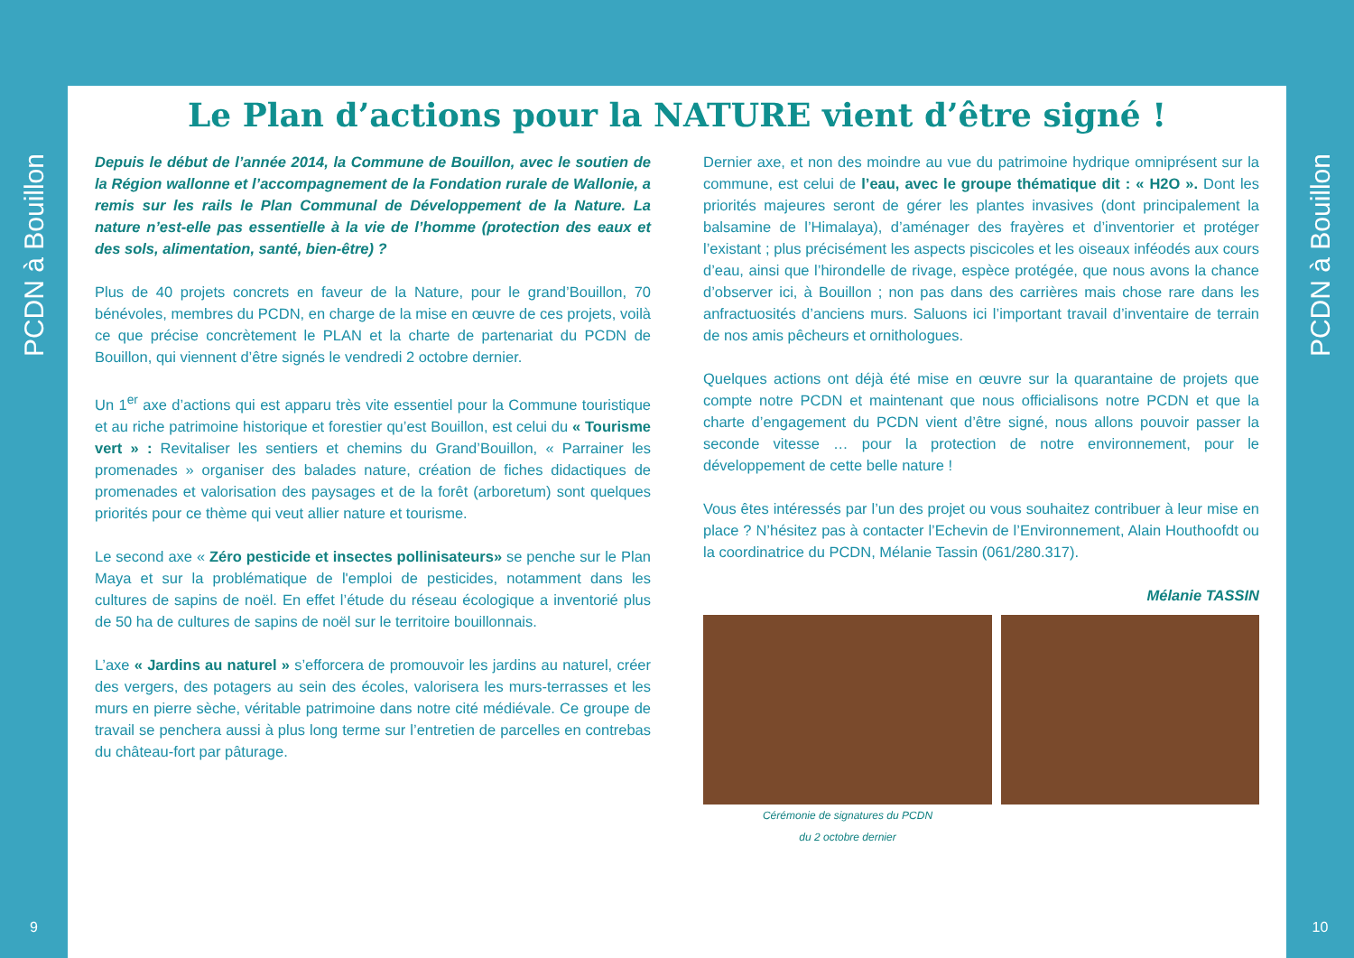PCDN à Bouillon
9
Le Plan d’actions pour la NATURE vient d’être signé !
Depuis le début de l’année 2014, la Commune de Bouillon, avec le soutien de la Région wallonne et l’accompagnement de la Fondation rurale de Wallonie, a remis sur les rails le Plan Communal de Développement de la Nature. La nature n’est-elle pas essentielle à la vie de l’homme (protection des eaux et des sols, alimentation, santé, bien-être) ?
Plus de 40 projets concrets en faveur de la Nature, pour le grand’Bouillon, 70 bénévoles, membres du PCDN, en charge de la mise en œuvre de ces projets, voilà ce que précise concrètement le PLAN et la charte de partenariat du PCDN de Bouillon, qui viennent d’être signés le vendredi 2 octobre dernier.
Un 1<sup>er</sup> axe d’actions qui est apparu très vite essentiel pour la Commune touristique et au riche patrimoine historique et forestier qu’est Bouillon, est celui du « Tourisme vert » : Revitaliser les sentiers et chemins du Grand’Bouillon, « Parrainer les promenades » organiser des balades nature, création de fiches didactiques de promenades et valorisation des paysages et de la forêt (arboretum) sont quelques priorités pour ce thème qui veut allier nature et tourisme.
Le second axe « Zéro pesticide et insectes pollinisateurs» se penche sur le Plan Maya et sur la problématique de l'emploi de pesticides, notamment dans les cultures de sapins de noël. En effet l’étude du réseau écologique a inventorié plus de 50 ha de cultures de sapins de noël sur le territoire bouillonnais.
L’axe « Jardins au naturel » s’efforcera de promouvoir les jardins au naturel, créer des vergers, des potagers au sein des écoles, valorisera les murs-terrasses et les murs en pierre sèche, véritable patrimoine dans notre cité médiévale. Ce groupe de travail se penchera aussi à plus long terme sur l’entretien de parcelles en contrebas du château-fort par pâturage.
Dernier axe, et non des moindre au vue du patrimoine hydrique omniprésent sur la commune, est celui de l’eau, avec le groupe thématique dit : « H2O ». Dont les priorités majeures seront de gérer les plantes invasives (dont principalement la balsamine de l’Himalaya), d’aménager des frayères et d’inventorier et protéger l’existant ; plus précisément les aspects piscicoles et les oiseaux inféodés aux cours d’eau, ainsi que l’hirondelle de rivage, espèce protégée, que nous avons la chance d’observer ici, à Bouillon ; non pas dans des carrières mais chose rare dans les anfractuosités d’anciens murs. Saluons ici l’important travail d’inventaire de terrain de nos amis pêcheurs et ornithologues.
Quelques actions ont déjà été mise en œuvre sur la quarantaine de projets que compte notre PCDN et maintenant que nous officialisons notre PCDN et que la charte d’engagement du PCDN vient d’être signé, nous allons pouvoir passer la seconde vitesse … pour la protection de notre environnement, pour le développement de cette belle nature !
Vous êtes intéressés par l’un des projet ou vous souhaitez contribuer à leur mise en place ? N’hésitez pas à contacter l’Echevin de l’Environnement, Alain Houthoofdt ou la coordinatrice du PCDN, Mélanie Tassin (061/280.317).
Mélanie TASSIN
Cérémonie de signatures du PCDN
du 2 octobre dernier
PCDN à Bouillon
10